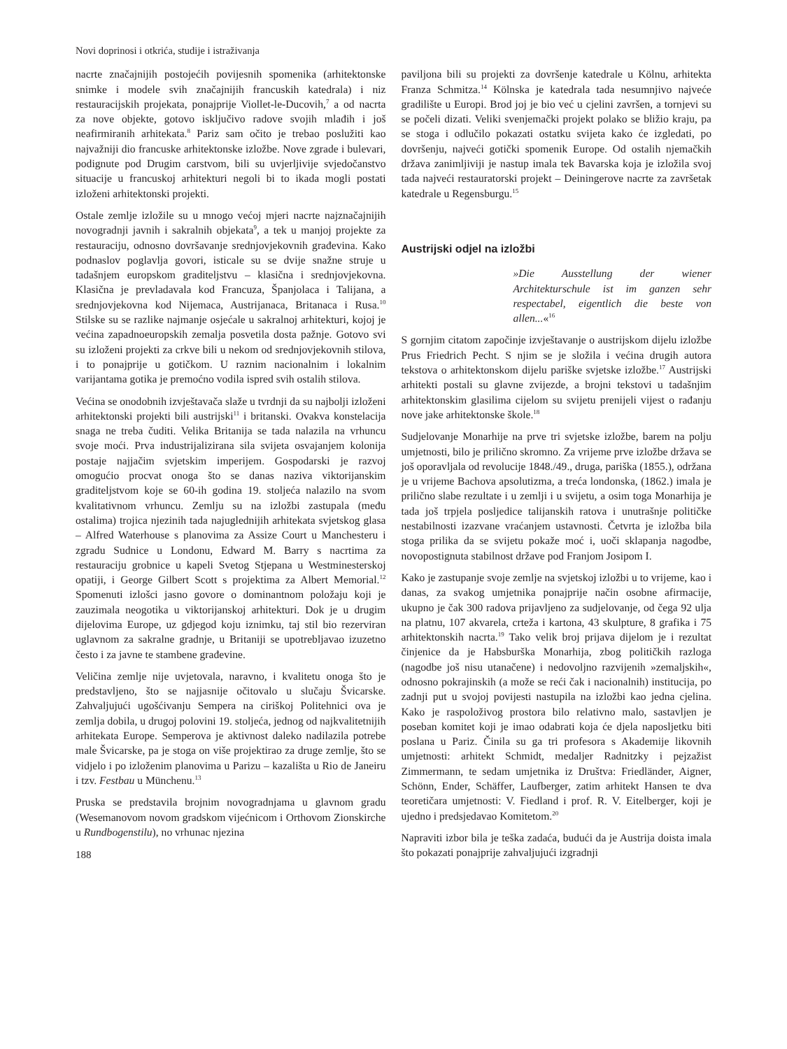Novi doprinosi i otkrića, studije i istraživanja
nacrte značajnijih postojećih povijesnih spomenika (arhitektonske snimke i modele svih značajnijih francuskih katedrala) i niz restauracijskih projekata, ponajprije Viollet-le-Ducovih,<sup>7</sup> a od nacrta za nove objekte, gotovo isključivo radove svojih mlađih i još neafirmiranih arhitekata.<sup>8</sup> Pariz sam očito je trebao poslužiti kao najvažniji dio francuske arhitektonske izložbe. Nove zgrade i bulevari, podignute pod Drugim carstvom, bili su uvjerljivije svjedočanstvo situacije u francuskoj arhitekturi negoli bi to ikada mogli postati izloženi arhitektonski projekti.
Ostale zemlje izložile su u mnogo većoj mjeri nacrte najznačajnijih novogradnji javnih i sakralnih objekata<sup>9</sup>, a tek u manjoj projekte za restauraciju, odnosno dovršavanje srednjovjekovnih građevina. Kako podnaslov poglavlja govori, isticale su se dvije snažne struje u tadašnjem europskom graditeljstvu – klasična i srednjovjekovna. Klasična je prevladavala kod Francuza, Španjolaca i Talijana, a srednjovjekovna kod Nijemaca, Austrijanaca, Britanaca i Rusa.<sup>10</sup> Stilske su se razlike najmanje osjećale u sakralnoj arhitekturi, kojoj je većina zapadnoeuropskih zemalja posvetila dosta pažnje. Gotovo svi su izloženi projekti za crkve bili u nekom od srednjovjekovnih stilova, i to ponajprije u gotičkom. U raznim nacionalnim i lokalnim varijantama gotika je premoćno vodila ispred svih ostalih stilova.
Većina se onodobnih izvještavača slaže u tvrdnji da su najbolji izloženi arhitektonski projekti bili austrijski<sup>11</sup> i britanski. Ovakva konstelacija snaga ne treba čuditi. Velika Britanija se tada nalazila na vrhuncu svoje moći. Prva industrijalizirana sila svijeta osvajanjem kolonija postaje najjačim svjetskim imperijem. Gospodarski je razvoj omogućio procvat onoga što se danas naziva viktorijanskim graditeljstvom koje se 60-ih godina 19. stoljeća nalazilo na svom kvalitativnom vrhuncu. Zemlju su na izložbi zastupala (među ostalima) trojica njezinih tada najuglednijih arhitekata svjetskog glasa – Alfred Waterhouse s planovima za Assize Court u Manchesteru i zgradu Sudnice u Londonu, Edward M. Barry s nacrtima za restauraciju grobnice u kapeli Svetog Stjepana u Westminesterskoj opatiji, i George Gilbert Scott s projektima za Albert Memorial.<sup>12</sup> Spomenuti izlošci jasno govore o dominantnom položaju koji je zauzimala neogotika u viktorijanskoj arhitekturi. Dok je u drugim dijelovima Europe, uz gdjegod koju iznimku, taj stil bio rezerviran uglavnom za sakralne gradnje, u Britaniji se upotrebljavao izuzetno često i za javne te stambene građevine.
Veličina zemlje nije uvjetovala, naravno, i kvalitetu onoga što je predstavljeno, što se najjasnije očitovalo u slučaju Švicarske. Zahvaljujući ugošćivanju Sempera na ciriškoj Politehnici ova je zemlja dobila, u drugoj polovini 19. stoljeća, jednog od najkvalitetnijih arhitekata Europe. Semperova je aktivnost daleko nadilazila potrebe male Švicarske, pa je stoga on više projektirao za druge zemlje, što se vidjelo i po izloženim planovima u Parizu – kazališta u Rio de Janeiru i tzv. Festbau u Münchenu.<sup>13</sup>
Pruska se predstavila brojnim novogradnjama u glavnom gradu (Wesemanovom novom gradskom vijećnicom i Orthovom Zionskirche u Rundbogenstilu), no vrhunac njezina
188
paviljona bili su projekti za dovršenje katedrale u Kölnu, arhitekta Franza Schmitza.<sup>14</sup> Kölnska je katedrala tada nesumnjivo najveće gradilište u Europi. Brod joj je bio već u cjelini završen, a tornjevi su se počeli dizati. Veliki svenjemački projekt polako se bližio kraju, pa se stoga i odlučilo pokazati ostatku svijeta kako će izgledati, po dovršenju, najveći gotički spomenik Europe. Od ostalih njemačkih država zanimljiviji je nastup imala tek Bavarska koja je izložila svoj tada najveći restauratorski projekt – Deiningerove nacrte za završetak katedrale u Regensburgu.<sup>15</sup>
Austrijski odjel na izložbi
»Die Ausstellung der wiener Architekturschule ist im ganzen sehr respectabel, eigentlich die beste von allen...«<sup>16</sup>
S gornjim citatom započinje izvještavanje o austrijskom dijelu izložbe Prus Friedrich Pecht. S njim se je složila i većina drugih autora tekstova o arhitektonskom dijelu pariške svjetske izložbe.<sup>17</sup> Austrijski arhitekti postali su glavne zvijezde, a brojni tekstovi u tadašnjim arhitektonskim glasilima cijelom su svijetu prenijeli vijest o rađanju nove jake arhitektonske škole.<sup>18</sup>
Sudjelovanje Monarhije na prve tri svjetske izložbe, barem na polju umjetnosti, bilo je prilično skromno. Za vrijeme prve izložbe država se još oporavljala od revolucije 1848./49., druga, pariška (1855.), održana je u vrijeme Bachova apsolutizma, a treća londonska, (1862.) imala je prilično slabe rezultate i u zemlji i u svijetu, a osim toga Monarhija je tada još trpjela posljedice talijanskih ratova i unutrašnje političke nestabilnosti izazvane vraćanjem ustavnosti. Četvrta je izložba bila stoga prilika da se svijetu pokaže moć i, uoči sklapanja nagodbe, novopostignuta stabilnost države pod Franjom Josipom I.
Kako je zastupanje svoje zemlje na svjetskoj izložbi u to vrijeme, kao i danas, za svakog umjetnika ponajprije način osobne afirmacije, ukupno je čak 300 radova prijavljeno za sudjelovanje, od čega 92 ulja na platnu, 107 akvarela, crteža i kartona, 43 skulpture, 8 grafika i 75 arhitektonskih nacrta.<sup>19</sup> Tako velik broj prijava dijelom je i rezultat činjenice da je Habsburška Monarhija, zbog političkih razloga (nagodbe još nisu utanačene) i nedovoljno razvijenih »zemaljskih«, odnosno pokrajinskih (a može se reći čak i nacionalnih) institucija, po zadnji put u svojoj povijesti nastupila na izložbi kao jedna cjelina. Kako je raspoloživog prostora bilo relativno malo, sastavljen je poseban komitet koji je imao odabrati koja će djela naposljetku biti poslana u Pariz. Činila su ga tri profesora s Akademije likovnih umjetnosti: arhitekt Schmidt, medaljer Radnitzky i pejzažist Zimmermann, te sedam umjetnika iz Društva: Friedländer, Aigner, Schönn, Ender, Schäffer, Laufberger, zatim arhitekt Hansen te dva teoretičara umjetnosti: V. Fiedland i prof. R. V. Eitelberger, koji je ujedno i predsjedavao Komitetom.<sup>20</sup>
Napraviti izbor bila je teška zadaća, budući da je Austrija doista imala što pokazati ponajprije zahvaljujući izgradnji